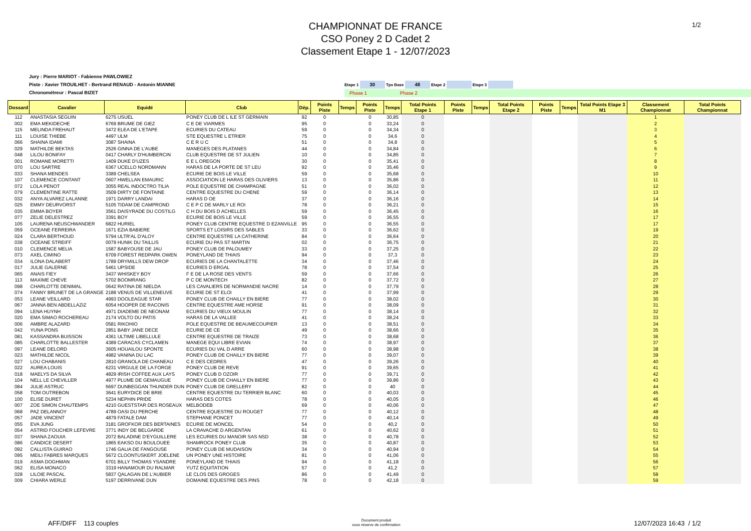1/2
CHAMPIONNAT DE FRANCE
CSO Poney 2 D Cadet 2
Classement Etape 1 - 12/07/2023
Jury : Pierre MARIOT - Fabienne PAWLOWIEZ
Piste : Xavier TROUILHET - Bertrand RENAUD - Antonin MIANNE
Chronométreur : Pascal BIZET
Etape 1 30 Tps Base 48 Etape 2 Etape 3
Phase 1 Phase 2
| Dossard | Cavalier | Equidé | Club | Dép. | Points Piste | Temps | Points Piste | Temps | Total Points Etape 1 | Points Piste | Temps | Total Points Etape 2 | Points Piste | Temps | Total Points Etape 3 M1 | Classement Championnat | Total Points Championnat |
| --- | --- | --- | --- | --- | --- | --- | --- | --- | --- | --- | --- | --- | --- | --- | --- | --- | --- |
| 112 | ANASTASIA SEGUIN | 6275 USUEL | PONEY CLUB DE L ILE ST GERMAIN | 92 | 0 | | 0 | 30,85 | 0 | | | | | | | 1 | |
| 002 | EMA MEKIDECHE | 6769 BRUME DE GIEZ | C E DE VIARMES | 95 | 0 | | 0 | 33,24 | 0 | | | | | | | 2 | |
| 115 | MELINDA FREHAUT | 3472 ELEA DE L'ETAPE | ECURIES DU CATEAU | 59 | 0 | | 0 | 34,34 | 0 | | | | | | | 3 | |
| 111 | LOUISE THIEBE | 4497 ULM | STE EQUESTRE L ETRIER | 75 | 0 | | 0 | 34,6 | 0 | | | | | | | 4 | |
| 066 | SHAINA IDAMI | 3087 SHAINA | C E R U C | 51 | 0 | | 0 | 34,8 | 0 | | | | | | | 5 | |
| 029 | MATHILDE BEKTAS | 2526 GINNA DE L'AUBE | MANEGES DES PLATANES | 44 | 0 | | 0 | 34,84 | 0 | | | | | | | 6 | |
| 048 | LILOU BONIFAY | 0417 CHARLY D'HUMBERCIN | CLUB EQUESTRE DE ST JULIEN | 10 | 0 | | 0 | 34,85 | 0 | | | | | | | 7 | |
| 001 | ROMANE MORETTI | 1409 DUKE D'UZES | E E L OREGON | 30 | 0 | | 0 | 35,41 | 0 | | | | | | | 8 | |
| 070 | LOU SARTRE | 6367 UCELLO NORDMANN | HARAS DE LA PORTE DE ST LEU | 92 | 0 | | 0 | 35,46 | 0 | | | | | | | 9 | |
| 033 | SHANA MENDES | 3389 CHELSEA | ECURIE DE BOIS LE VILLE | 59 | 0 | | 0 | 35,68 | 0 | | | | | | | 10 | |
| 107 | CLEMENCE CONTANT | 0607 HWELLAN EMAURIC | ASSOCIATION LE HARAS DES OLIVIERS | 13 | 0 | | 0 | 35,86 | 0 | | | | | | | 11 | |
| 072 | LOLA PENOT | 3055 REAL INDOCTRO TILIA | POLE EQUESTRE DE CHAMPAGNE | 51 | 0 | | 0 | 36,02 | 0 | | | | | | | 12 | |
| 079 | CLEMENTINE RATTE | 3509 DIRTY DE FONTAINE | CENTRE EQUESTRE DU CHENE | 59 | 0 | | 0 | 36,14 | 0 | | | | | | | 13 | |
| 032 | ANYA ALVAREZ LALANNE | 1971 DARRY LANDAI | HARAS D OE | 37 | 0 | | 0 | 36,16 | 0 | | | | | | | 14 | |
| 025 | EMMY DEURVORST | 5105 TIDAM DE CAMPROND | C E P C DE MARLY LE ROI | 78 | 0 | | 0 | 36,21 | 0 | | | | | | | 15 | |
| 035 | EMMA BOYER | 3561 DAISYRADE DU COSTILG | C H DU BOIS D ACHELLES | 59 | 0 | | 0 | 36,45 | 0 | | | | | | | 16 | |
| 077 | ZELIE DELESTREZ | 3391 BOY | ECURIE DE BOIS LE VILLE | 59 | 0 | | 0 | 36,55 | 0 | | | | | | | 17 | |
| 105 | LAURENA NEUSCHWANDER | 6822 HURIEL | PONEY CLUB CENTRE EQUESTRE D EZANVILLE | 95 | 0 | | 0 | 36,55 | 0 | | | | | | | 17 | |
| 059 | OCEANE FERREIRA | 1671 EZIA BABIERE | SPORTS ET LOISIRS DES SABLES | 33 | 0 | | 0 | 36,62 | 0 | | | | | | | 19 | |
| 024 | CLARA BERTHOUD | 5794 ULTR'AL D'ALOY | CENTRE EQUESTRE LA CATHERINE | 84 | 0 | | 0 | 36,64 | 0 | | | | | | | 20 | |
| 038 | OCEANE STREIFF | 0079 HUNIK DU TAILLIS | ECURIE DU PAS ST MARTIN | 02 | 0 | | 0 | 36,75 | 0 | | | | | | | 21 | |
| 010 | CLEMENCE MELIA | 1587 BABYOUSE DE JAU | PONEY CLUB DE PALOUMEY | 33 | 0 | | 0 | 37,25 | 0 | | | | | | | 22 | |
| 073 | AXEL CIMINO | 6709 FOREST REDPARK OWEN | PONEYLAND DE THIAIS | 94 | 0 | | 0 | 37,3 | 0 | | | | | | | 23 | |
| 034 | ILONA DALABERT | 1789 DRYMILLS DEW DROP | ECURIES DE LA CHANTALETTE | 34 | 0 | | 0 | 37,46 | 0 | | | | | | | 24 | |
| 017 | JULIE GALERNE | 5461 UPSIDE | ECURIES D ERGAL | 78 | 0 | | 0 | 37,54 | 0 | | | | | | | 25 | |
| 065 | ANAIS FIEY | 3437 WHISKEY BOY | F E DE LA ROSE DES VENTS | 59 | 0 | | 0 | 37,66 | 0 | | | | | | | 26 | |
| 113 | MAXIME CHEVE | 5702 BOOMRANG | P C DE MONTECH | 82 | 0 | | 0 | 37,72 | 0 | | | | | | | 27 | |
| 098 | CHARLOTTE DENIMAL | 0642 RATINA DE NIELDA | LES CAVALIERS DE NORMANDIE NACRE | 14 | 0 | | 0 | 37,79 | 0 | | | | | | | 28 | |
| 074 | FANNY BRUNET DE LA GRANGE | 2188 VENUS DE VILLENEUVE | ECURIE DE ST ELOI | 41 | 0 | | 0 | 37,99 | 0 | | | | | | | 29 | |
| 053 | LEANE VEILLARD | 4993 DOOLEAGUE STAR | PONEY CLUB DE CHAILLY EN BIERE | 77 | 0 | | 0 | 38,02 | 0 | | | | | | | 30 | |
| 067 | JANNA BEN ABDELLAZIZ | 6054 HOOPER DE RACONIS | CENTRE EQUESTRE AME HORSE | 91 | 0 | | 0 | 38,09 | 0 | | | | | | | 31 | |
| 094 | LENA HUYNH | 4971 DIADEME DE NEONAM | ECURIES DU VIEUX MOULIN | 77 | 0 | | 0 | 38,14 | 0 | | | | | | | 32 | |
| 020 | EMA SIMAO ROCHEREAU | 2174 VOLTO DU PATIS | HARAS DE LA VALLEE | 41 | 0 | | 0 | 38,24 | 0 | | | | | | | 33 | |
| 006 | AMBRE ALAZARD | 0581 RIKOHIO | POLE EQUESTRE DE BEAUMECOUPIER | 13 | 0 | | 0 | 38,51 | 0 | | | | | | | 34 | |
| 042 | YUNA PONS | 2851 BABY JANE DECE | ECURIE DE CE | 49 | 0 | | 0 | 38,66 | 0 | | | | | | | 35 | |
| 081 | KASSANDRA BUISSON | 4361 ULTIME LIBELLULE | CENTRE EQUESTRE DE TRAIZE | 73 | 0 | | 0 | 38,68 | 0 | | | | | | | 36 | |
| 085 | CHARLOTTE BALLESTER | 4389 CARACAS CYCLAMEN | MANEGE EQUI LIBRE EVIAN | 74 | 0 | | 0 | 38,97 | 0 | | | | | | | 37 | |
| 097 | LEANE DELORD | 3605 HOUAILOU SPONTE | ECURIES DU VAL D ARRE | 60 | 0 | | 0 | 38,98 | 0 | | | | | | | 38 | |
| 023 | MATHILDE NICOL | 4982 VANINA DU LAC | PONEY CLUB DE CHAILLY EN BIERE | 77 | 0 | | 0 | 39,07 | 0 | | | | | | | 39 | |
| 027 | LOU CHABANIS | 2810 GRANOLA DE CHANEAU | C E DES CEDRES | 47 | 0 | | 0 | 39,26 | 0 | | | | | | | 40 | |
| 022 | AUREA LOUIS | 6231 VIRGULE DE LA FORGE | PONEY CLUB DE REVE | 91 | 0 | | 0 | 39,65 | 0 | | | | | | | 41 | |
| 018 | MAELYS DA SILVA | 4829 IRISH COFFEE AUX LAYS | PONEY CLUB D OZOIR | 77 | 0 | | 0 | 39,71 | 0 | | | | | | | 42 | |
| 104 | NELL LE CHEVILLER | 4977 PLUME DE GEMAUGUE | PONEY CLUB DE CHAILLY EN BIERE | 77 | 0 | | 0 | 39,86 | 0 | | | | | | | 43 | |
| 084 | JULIE ASTRUC | 5697 DUNBEGGAN THUNDER DUN | PONEY CLUB DE GRELLERY | 82 | 0 | | 0 | 40 | 0 | | | | | | | 44 | |
| 058 | TOM OUTREBON | 3641 EURYDICE DE BRIE | CENTRE EQUESTRE DU TERRIER BLANC | 60 | 0 | | 0 | 40,03 | 0 | | | | | | | 45 | |
| 100 | ELISE DURET | 5234 NEPHIN PRIDE | HARAS DES COTES | 78 | 0 | | 0 | 40,05 | 0 | | | | | | | 46 | |
| 007 | ZOE SIMON CHAUTEMPS | 4210 GUESTSTAR DES ROSEAUX | MELBODEB | 69 | 0 | | 0 | 40,06 | 0 | | | | | | | 47 | |
| 068 | PAZ DELANNOY | 4789 OASI DU PERCHE | CENTRE EQUESTRE DU ROUGET | 77 | 0 | | 0 | 40,12 | 0 | | | | | | | 48 | |
| 057 | JADE VINCENT | 4879 FATALE DAM | STEPHANE PONCET | 77 | 0 | | 0 | 40,14 | 0 | | | | | | | 49 | |
| 055 | EVA JUNG | 3181 GROFKOR DES BERTAINES | ECURIE DE MONCEL | 54 | 0 | | 0 | 40,2 | 0 | | | | | | | 50 | |
| 054 | ASTRID FOUCHER LEFEVRE | 3771 INDY DE BELGARDE | LA CRAVACHE D ARGENTAN | 61 | 0 | | 0 | 40,62 | 0 | | | | | | | 51 | |
| 037 | SHANA ZAOUIA | 2072 BALADINE D'EYGUILLERE | LES ECURIES DU MANOIR SAS NSD | 38 | 0 | | 0 | 40,78 | 0 | | | | | | | 52 | |
| 086 | CANDICE DESERT | 1865 EAKSO DU BOULOUEE | SHAMROCK PONEY CLUB | 35 | 0 | | 0 | 40,87 | 0 | | | | | | | 53 | |
| 092 | CALLISTA GUIRAO | 1746 GALIA DE FANGOUSE | PONEY CLUB DE MUDAISON | 34 | 0 | | 0 | 40,94 | 0 | | | | | | | 54 | |
| 095 | MEILI FABRES MARQUES | 5672 CLOONTUSKERT JOELENE | UN PONEY UNE HISTOIRE | 81 | 0 | | 0 | 41,06 | 0 | | | | | | | 55 | |
| 019 | ASMA DOGHMAN | 6701 BILLY THOMAS YSANDRE | PONEYLAND DE THIAIS | 94 | 0 | | 0 | 41,18 | 0 | | | | | | | 56 | |
| 062 | ELISA MONACO | 3319 HANAMOUR DU RALMAR | YUTZ EQUITATION | 57 | 0 | | 0 | 41,2 | 0 | | | | | | | 57 | |
| 028 | LILOIE PASCAL | 5837 QALAGAN DE L'AUBIER | LE CLOS DES GROGES | 86 | 0 | | 0 | 41,49 | 0 | | | | | | | 58 | |
| 009 | CHIARA WERLE | 5197 DERRIVANE DUN | DOMAINE EQUESTRE DES PINS | 78 | 0 | | 0 | 42,18 | 0 | | | | | | | 59 | |
AFF/DIFF 113 couples
Document produit
sous réserve de confirmation
12/07/2023 16:43 / 1/2